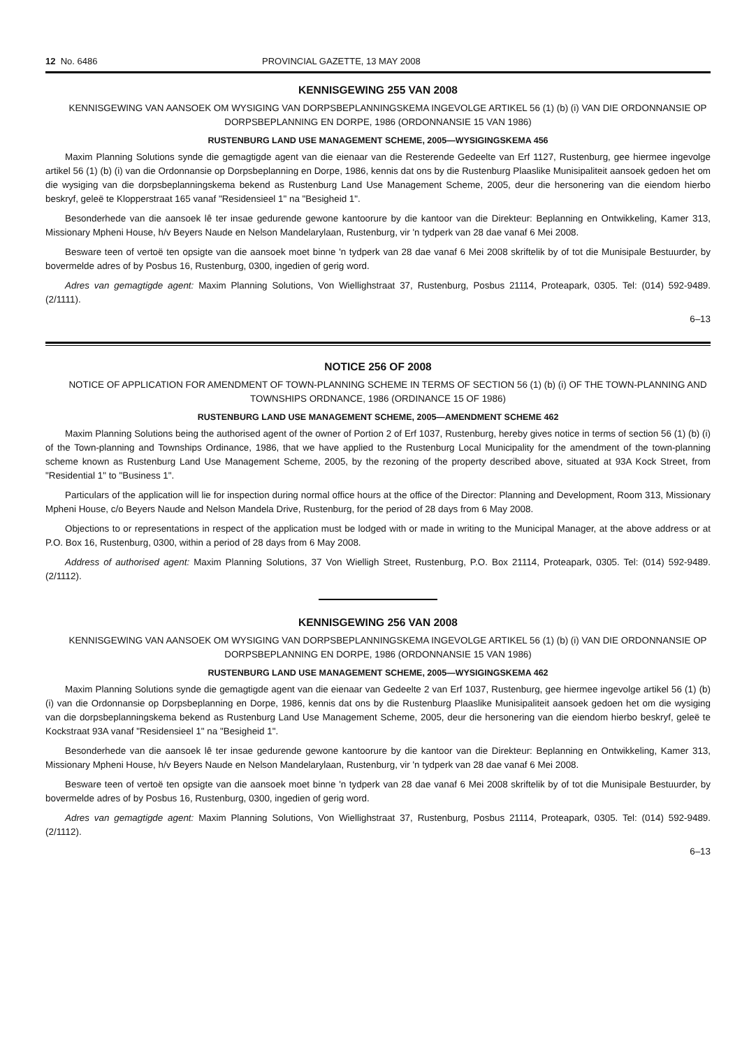12 No. 6486 PROVINCIAL GAZETTE, 13 MAY 2008
KENNISGEWING 255 VAN 2008
KENNISGEWING VAN AANSOEK OM WYSIGING VAN DORPSBEPLANNINGSKEMA INGEVOLGE ARTIKEL 56 (1) (b) (i) VAN DIE ORDONNANSIE OP DORPSBEPLANNING EN DORPE, 1986 (ORDONNANSIE 15 VAN 1986)
RUSTENBURG LAND USE MANAGEMENT SCHEME, 2005—WYSIGINGSKEMA 456
Maxim Planning Solutions synde die gemagtigde agent van die eienaar van die Resterende Gedeelte van Erf 1127, Rustenburg, gee hiermee ingevolge artikel 56 (1) (b) (i) van die Ordonnansie op Dorpsbeplanning en Dorpe, 1986, kennis dat ons by die Rustenburg Plaaslike Munisipaliteit aansoek gedoen het om die wysiging van die dorpsbeplanningskema bekend as Rustenburg Land Use Management Scheme, 2005, deur die hersonering van die eiendom hierbo beskryf, geleë te Klopperstraat 165 vanaf "Residensieel 1" na "Besigheid 1".
Besonderhede van die aansoek lê ter insae gedurende gewone kantoorure by die kantoor van die Direkteur: Beplanning en Ontwikkeling, Kamer 313, Missionary Mpheni House, h/v Beyers Naude en Nelson Mandelarylaan, Rustenburg, vir 'n tydperk van 28 dae vanaf 6 Mei 2008.
Besware teen of vertoë ten opsigte van die aansoek moet binne 'n tydperk van 28 dae vanaf 6 Mei 2008 skriftelik by of tot die Munisipale Bestuurder, by bovermelde adres of by Posbus 16, Rustenburg, 0300, ingedien of gerig word.
Adres van gemagtigde agent: Maxim Planning Solutions, Von Wiellighstraat 37, Rustenburg, Posbus 21114, Proteapark, 0305. Tel: (014) 592-9489. (2/1111).
6–13
NOTICE 256 OF 2008
NOTICE OF APPLICATION FOR AMENDMENT OF TOWN-PLANNING SCHEME IN TERMS OF SECTION 56 (1) (b) (i) OF THE TOWN-PLANNING AND TOWNSHIPS ORDNANCE, 1986 (ORDINANCE 15 OF 1986)
RUSTENBURG LAND USE MANAGEMENT SCHEME, 2005—AMENDMENT SCHEME 462
Maxim Planning Solutions being the authorised agent of the owner of Portion 2 of Erf 1037, Rustenburg, hereby gives notice in terms of section 56 (1) (b) (i) of the Town-planning and Townships Ordinance, 1986, that we have applied to the Rustenburg Local Municipality for the amendment of the town-planning scheme known as Rustenburg Land Use Management Scheme, 2005, by the rezoning of the property described above, situated at 93A Kock Street, from "Residential 1" to "Business 1".
Particulars of the application will lie for inspection during normal office hours at the office of the Director: Planning and Development, Room 313, Missionary Mpheni House, c/o Beyers Naude and Nelson Mandela Drive, Rustenburg, for the period of 28 days from 6 May 2008.
Objections to or representations in respect of the application must be lodged with or made in writing to the Municipal Manager, at the above address or at P.O. Box 16, Rustenburg, 0300, within a period of 28 days from 6 May 2008.
Address of authorised agent: Maxim Planning Solutions, 37 Von Wielligh Street, Rustenburg, P.O. Box 21114, Proteapark, 0305. Tel: (014) 592-9489. (2/1112).
KENNISGEWING 256 VAN 2008
KENNISGEWING VAN AANSOEK OM WYSIGING VAN DORPSBEPLANNINGSKEMA INGEVOLGE ARTIKEL 56 (1) (b) (i) VAN DIE ORDONNANSIE OP DORPSBEPLANNING EN DORPE, 1986 (ORDONNANSIE 15 VAN 1986)
RUSTENBURG LAND USE MANAGEMENT SCHEME, 2005—WYSIGINGSKEMA 462
Maxim Planning Solutions synde die gemagtigde agent van die eienaar van Gedeelte 2 van Erf 1037, Rustenburg, gee hiermee ingevolge artikel 56 (1) (b) (i) van die Ordonnansie op Dorpsbeplanning en Dorpe, 1986, kennis dat ons by die Rustenburg Plaaslike Munisipaliteit aansoek gedoen het om die wysiging van die dorpsbeplanningskema bekend as Rustenburg Land Use Management Scheme, 2005, deur die hersonering van die eiendom hierbo beskryf, geleë te Kockstraat 93A vanaf "Residensieel 1" na "Besigheid 1".
Besonderhede van die aansoek lê ter insae gedurende gewone kantoorure by die kantoor van die Direkteur: Beplanning en Ontwikkeling, Kamer 313, Missionary Mpheni House, h/v Beyers Naude en Nelson Mandelarylaan, Rustenburg, vir 'n tydperk van 28 dae vanaf 6 Mei 2008.
Besware teen of vertoë ten opsigte van die aansoek moet binne 'n tydperk van 28 dae vanaf 6 Mei 2008 skriftelik by of tot die Munisipale Bestuurder, by bovermelde adres of by Posbus 16, Rustenburg, 0300, ingedien of gerig word.
Adres van gemagtigde agent: Maxim Planning Solutions, Von Wiellighstraat 37, Rustenburg, Posbus 21114, Proteapark, 0305. Tel: (014) 592-9489. (2/1112).
6–13